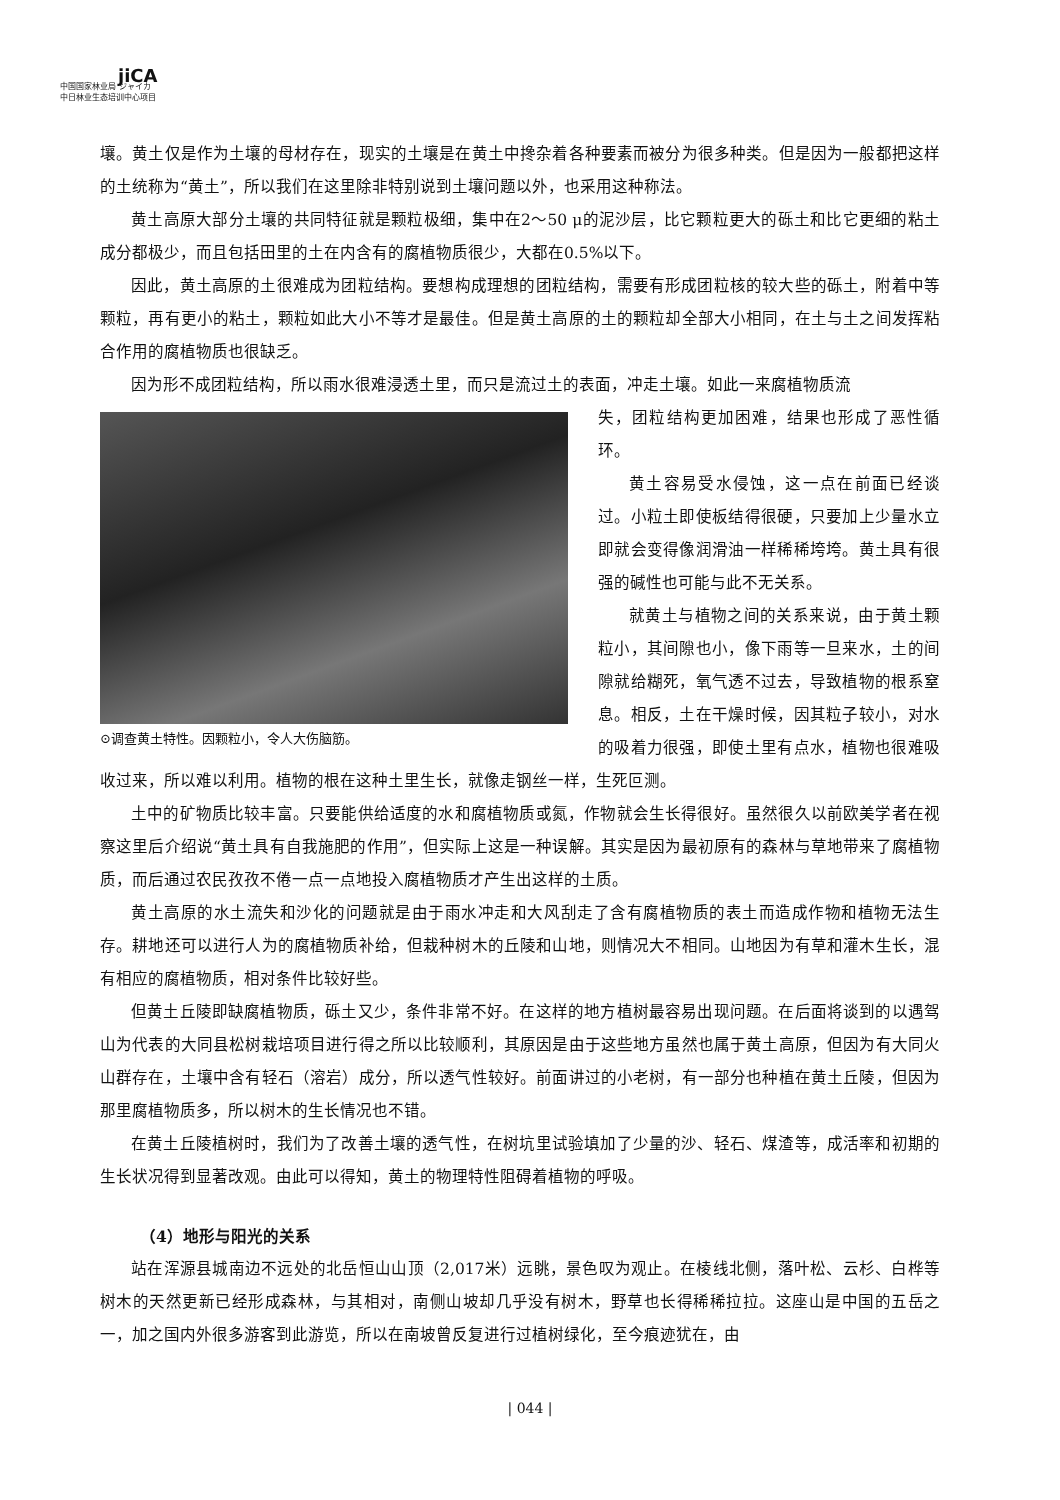jiCA
中国国家林业局 ジャイカ
中日林业生态培训中心项目
壤。黄土仅是作为土壤的母材存在，现实的土壤是在黄土中搀杂着各种要素而被分为很多种类。但是因为一般都把这样的土统称为“黄土”，所以我们在这里除非特别说到土壤问题以外，也采用这种称法。
黄土高原大部分土壤的共同特征就是颗粒极细，集中在2～50 μ的泥沙层，比它颗粒更大的砾土和比它更细的粘土成分都极少，而且包括田里的土在内含有的腐植物质很少，大都在0.5%以下。
因此，黄土高原的土很难成为团粒结构。要想构成理想的团粒结构，需要有形成团粒核的较大些的砾土，附着中等颗粒，再有更小的粘土，颗粒如此大小不等才是最佳。但是黄土高原的土的颗粒却全部大小相同，在土与土之间发挥粘合作用的腐植物质也很缺乏。
因为形不成团粒结构，所以雨水很难浸透土里，而只是流过土的表面，冲走土壤。如此一来腐植物质流
⊙调查黄土特性。因颗粒小，令人大伤脑筋。
失，团粒结构更加困难，结果也形成了恶性循环。
黄土容易受水侵蚀，这一点在前面已经谈过。小粒土即使板结得很硬，只要加上少量水立即就会变得像润滑油一样稀稀垮垮。黄土具有很强的碱性也可能与此不无关系。
就黄土与植物之间的关系来说，由于黄土颗粒小，其间隙也小，像下雨等一旦来水，土的间隙就给糊死，氧气透不过去，导致植物的根系窒息。相反，土在干燥时候，因其粒子较小，对水的吸着力很强，即使土里有点水，植物也很难吸收过来，所以难以利用。植物的根在这种土里生长，就像走钢丝一样，生死叵测。
土中的矿物质比较丰富。只要能供给适度的水和腐植物质或氮，作物就会生长得很好。虽然很久以前欧美学者在视察这里后介绍说“黄土具有自我施肥的作用”，但实际上这是一种误解。其实是因为最初原有的森林与草地带来了腐植物质，而后通过农民孜孜不倦一点一点地投入腐植物质才产生出这样的土质。
黄土高原的水土流失和沙化的问题就是由于雨水冲走和大风刮走了含有腐植物质的表土而造成作物和植物无法生存。耕地还可以进行人为的腐植物质补给，但栽种树木的丘陵和山地，则情况大不相同。山地因为有草和灌木生长，混有相应的腐植物质，相对条件比较好些。
但黄土丘陵即缺腐植物质，砾土又少，条件非常不好。在这样的地方植树最容易出现问题。在后面将谈到的以遇驾山为代表的大同县松树栽培项目进行得之所以比较顺利，其原因是由于这些地方虽然也属于黄土高原，但因为有大同火山群存在，土壤中含有轻石（溶岩）成分，所以透气性较好。前面讲过的小老树，有一部分也种植在黄土丘陵，但因为那里腐植物质多，所以树木的生长情况也不错。
在黄土丘陵植树时，我们为了改善土壤的透气性，在树坑里试验填加了少量的沙、轻石、煤渣等，成活率和初期的生长状况得到显著改观。由此可以得知，黄土的物理特性阻碍着植物的呼吸。
（4）地形与阳光的关系
站在浑源县城南边不远处的北岳恒山山顶（2,017米）远眺，景色叹为观止。在棱线北侧，落叶松、云杉、白桦等树木的天然更新已经形成森林，与其相对，南侧山坡却几乎没有树木，野草也长得稀稀拉拉。这座山是中国的五岳之一，加之国内外很多游客到此游览，所以在南坡曾反复进行过植树绿化，至今痕迹犹在，由
| 044 |